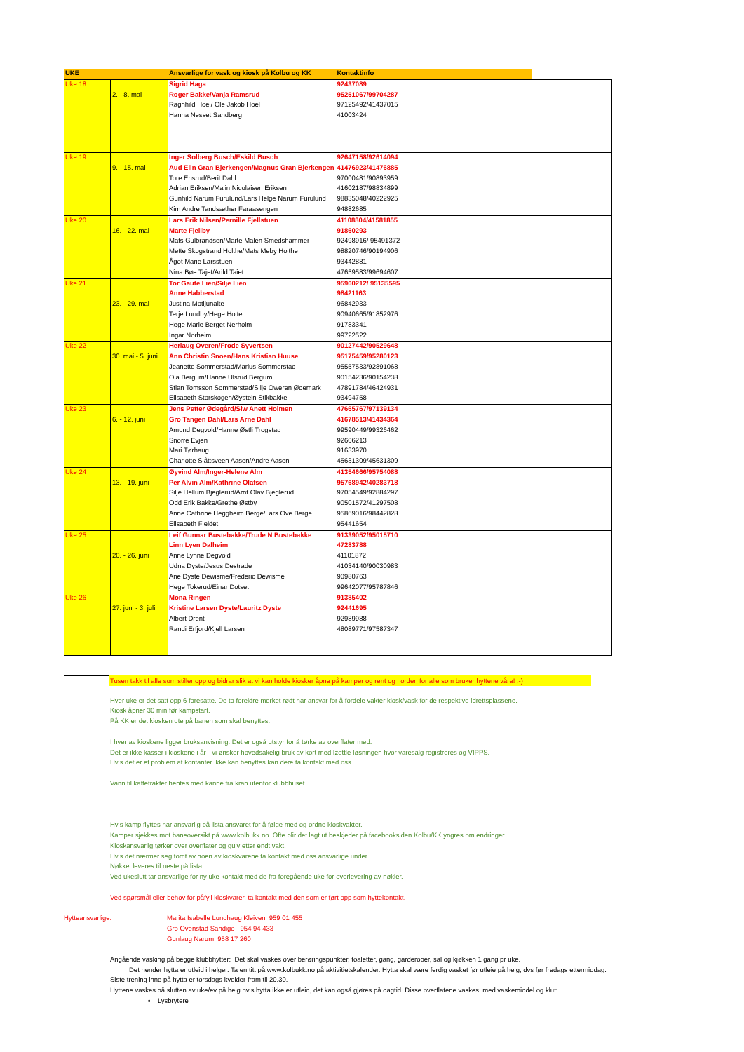| UKE | | Ansvarlige for vask og kiosk på Kolbu og KK | Kontaktinfo | |
| --- | --- | --- | --- | --- |
| Uke 18 | | Sigrid Haga | 92437089 | |
| | 2. - 8. mai | Roger Bakke/Vanja Ramsrud | 95251067/99704287 | |
| | | Ragnhild Hoel/ Ole Jakob Hoel | 97125492/41437015 | |
| | | Hanna Nesset Sandberg | 41003424 | |
| Uke 19 | | Inger Solberg Busch/Eskild Busch | 92647158/92614094 | |
| | 9. - 15. mai | Aud Elin Gran Bjerkengen/Magnus Gran Bjerkengen | 41476923/41476885 | |
| | | Tore Ensrud/Berit Dahl | 97000481/90893959 | |
| | | Adrian Eriksen/Malin Nicolaisen Eriksen | 41602187/98834899 | |
| | | Gunhild Narum Furulund/Lars Helge Narum Furulund | 98835048/40222925 | |
| | | Kim Andre Tandsæther Faraasengen | 94882685 | |
| Uke 20 | | Lars Erik Nilsen/Pernille Fjellstuen | 41108804/41581855 | |
| | 16. - 22. mai | Marte Fjellby | 91860293 | |
| | | Mats Gulbrandsen/Marte Malen Smedshammer | 92498916/ 95491372 | |
| | | Mette Skogstrand Holthe/Mats Meby Holthe | 98820746/90194906 | |
| | | Ågot Marie Larsstuen | 93442881 | |
| | | Nina Bøe Tajet/Arild Taiet | 47659583/99694607 | |
| Uke 21 | | Tor Gaute Lien/Silje Lien | 95960212/ 95135595 | |
| | | Anne Habberstad | 98421163 | |
| | 23. - 29. mai | Justina Motijunaite | 96842933 | |
| | | Terje Lundby/Hege Holte | 90940665/91852976 | |
| | | Hege Marie Berget Nerholm | 91783341 | |
| | | Ingar Norheim | 99722522 | |
| Uke 22 | | Herlaug Overen/Frode Syvertsen | 90127442/90529648 | |
| | 30. mai - 5. juni | Ann Christin Snoen/Hans Kristian Huuse | 95175459/95280123 | |
| | | Jeanette Sommerstad/Marius Sommerstad | 95557533/92891068 | |
| | | Ola Bergum/Hanne Ulsrud Bergum | 90154236/90154238 | |
| | | Stian Tomsson Sommerstad/Silje Oweren Ødemark | 47891784/46424931 | |
| | | Elisabeth Storskogen/Øystein Stikbakke | 93494758 | |
| Uke 23 | | Jens Petter Ødegård/Siw Anett Holmen | 47665767/97139134 | |
| | 6. - 12. juni | Gro Tangen Dahl/Lars Arne Dahl | 41678513/41434364 | |
| | | Amund Degvold/Hanne Østli Trogstad | 99590449/99326462 | |
| | | Snorre Evjen | 92606213 | |
| | | Mari Tørhaug | 91633970 | |
| | | Charlotte Slåttsveen Aasen/Andre Aasen | 45631309/45631309 | |
| Uke 24 | | Øyvind Alm/Inger-Helene Alm | 41354666/95754088 | |
| | 13. - 19. juni | Per Alvin Alm/Kathrine Olafsen | 95768942/40283718 | |
| | | Silje Hellum Bjeglerud/Arnt Olav Bjeglerud | 97054549/92884297 | |
| | | Odd Erik Bakke/Grethe Østby | 90501572/41297508 | |
| | | Anne Cathrine Heggheim Berge/Lars Ove Berge | 95869016/98442828 | |
| | | Elisabeth Fjeldet | 95441654 | |
| Uke 25 | | Leif Gunnar Bustebakke/Trude N Bustebakke | 91339052/95015710 | |
| | | Linn Lyen Dalheim | 47283788 | |
| | 20. - 26. juni | Anne Lynne Degvold | 41101872 | |
| | | Udna Dyste/Jesus Destrade | 41034140/90030983 | |
| | | Ane Dyste Dewisme/Frederic Dewisme | 90980763 | |
| | | Hege Tokerud/Einar Dotset | 99642077/95787846 | |
| Uke 26 | | Mona Ringen | 91385402 | |
| | 27. juni - 3. juli | Kristine Larsen Dyste/Lauritz Dyste | 92441695 | |
| | | Albert Drent | 92989988 | |
| | | Randi Erfjord/Kjell Larsen | 48089771/97587347 | |
Tusen takk til alle som stiller opp og bidrar slik at vi kan holde kiosker åpne på kamper og rent og i orden for alle som bruker hyttene våre! :-)
Hver uke er det satt opp 6 foresatte. De to foreldre merket rødt har ansvar for å fordele vakter kiosk/vask for de respektive idrettsplassene.
Kiosk åpner 30 min før kampstart.
På KK er det kiosken ute på banen som skal benyttes.
I hver av kioskene ligger bruksanvisning. Det er også utstyr for å tørke av overflater med.
Det er ikke kasser i kioskene i år - vi ønsker hovedsakelig bruk av kort med Izettle-løsningen hvor varesalg registreres og VIPPS.
Hvis det er et problem at kontanter ikke kan benyttes kan dere ta kontakt med oss.
Vann til kaffetrakter hentes med kanne fra kran utenfor klubbhuset.
Hvis kamp flyttes har ansvarlig på lista ansvaret for å følge med og ordne kioskvakter.
Kamper sjekkes mot baneoversikt på www.kolbukk.no. Ofte blir det lagt ut beskjeder på facebooksiden Kolbu/KK yngres om endringer.
Kioskansvarlig tørker over overflater og gulv etter endt vakt.
Hvis det nærmer seg tomt av noen av kioskvarene ta kontakt med oss ansvarlige under.
Nøkkel leveres til neste på lista.
Ved ukeslutt tar ansvarlige for ny uke kontakt med de fra foregående uke for overlevering av nøkler.
Ved spørsmål eller behov for påfyll kioskvarer, ta kontakt med den som er ført opp som hyttekontakt.
Hytteansvarlige: Marita Isabelle Lundhaug Kleiven 959 01 455
Gro Ovenstad Sandigo 954 94 433
Gunlaug Narum 958 17 260
Angående vasking på begge klubbhytter: Det skal vaskes over berøringspunkter, toaletter, gang, garderober, sal og kjøkken 1 gang pr uke.
Det hender hytta er utleid i helger. Ta en titt på www.kolbukk.no på aktivitietskalender. Hytta skal være ferdig vasket før utleie på helg, dvs før fredags ettermiddag.
Siste trening inne på hytta er torsdags kvelder fram til 20.30.
Hyttene vaskes på slutten av uke/ev på helg hvis hytta ikke er utleid, det kan også gjøres på dagtid. Disse overflatene vaskes med vaskemiddel og klut:
• Lysbrytere